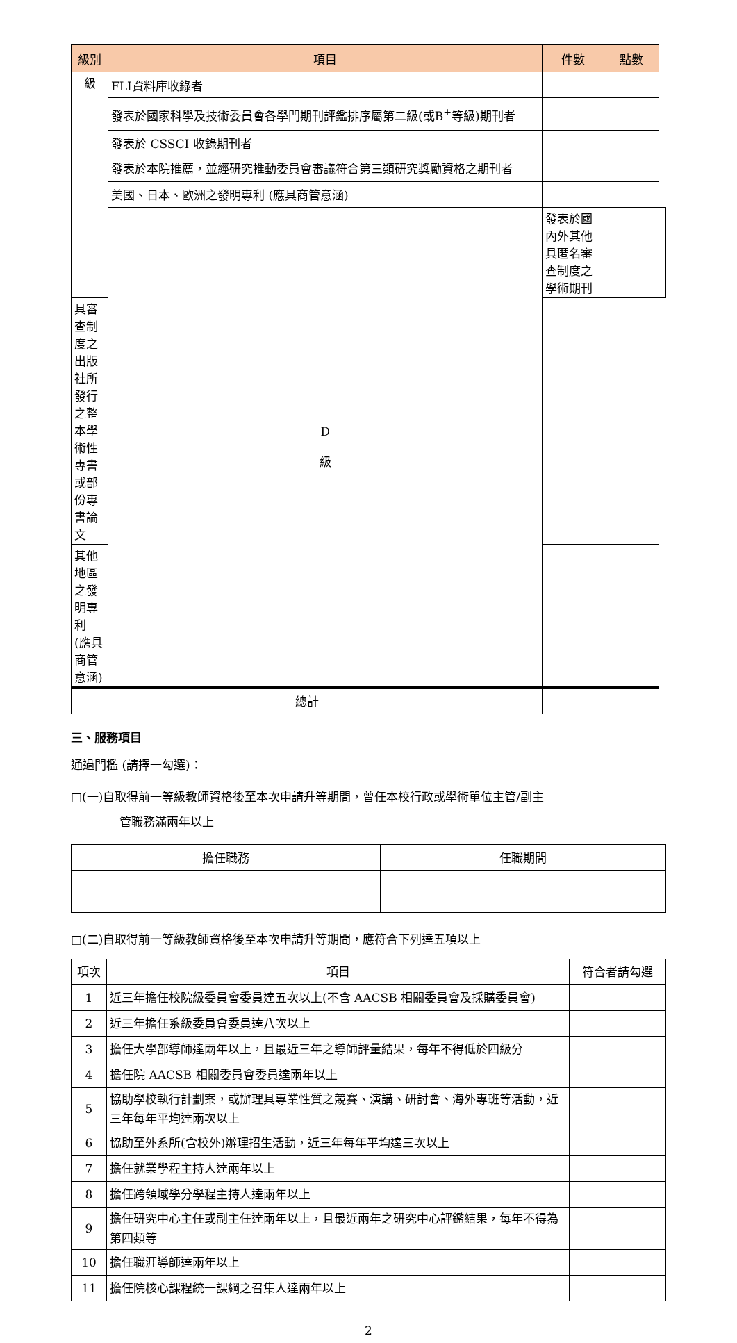| 級別 | 項目 | 件數 | 點數 | |
| --- | --- | --- | --- | --- |
| 級 | FLI資料庫收錄者 | | | |
| | 發表於國家科學及技術委員會各學門期刊評鑑排序屬第二級(或B<sup>+</sup>等級)期刊者 | | | |
| | 發表於 CSSCI 收錄期刊者 | | | |
| | 發表於本院推薦，並經研究推動委員會審議符合第三類研究獎勵資格之期刊者 | | | |
| | 美國、日本、歐洲之發明專利 (應具商管意涵) | | | |
| | D 級 | 發表於國內外其他具匿名審查制度之學術期刊 | | |
| 具審查制度之出版社所發行之整本學術性專書或部份專書論文 | | | | |
| 其他地區之發明專利 (應具商管意涵) | | | | |
| 總計 | | | | |
三、服務項目
通過門檻 (請擇一勾選)：
□(一)自取得前一等級教師資格後至本次申請升等期間，曾任本校行政或學術單位主管/副主
管職務滿兩年以上
| 擔任職務 | 任職期間 |
□(二)自取得前一等級教師資格後至本次申請升等期間，應符合下列達五項以上
| 項次 | 項目 | 符合者請勾選 |
| 1 | 近三年擔任校院級委員會委員達五次以上(不含 AACSB 相關委員會及採購委員會) | |
| 2 | 近三年擔任系級委員會委員達八次以上 | |
| 3 | 擔任大學部導師達兩年以上，且最近三年之導師評量結果，每年不得低於四級分 | |
| 4 | 擔任院 AACSB 相關委員會委員達兩年以上 | |
| 5 | 協助學校執行計劃案，或辦理具專業性質之競賽、演講、研討會、海外專班等活動，近三年每年平均達兩次以上 | |
| 6 | 協助至外系所(含校外)辦理招生活動，近三年每年平均達三次以上 | |
| 7 | 擔任就業學程主持人達兩年以上 | |
| 8 | 擔任跨領域學分學程主持人達兩年以上 | |
| 9 | 擔任研究中心主任或副主任達兩年以上，且最近兩年之研究中心評鑑結果，每年不得為第四類等 | |
| 10 | 擔任職涯導師達兩年以上 | |
| 11 | 擔任院核心課程統一課綱之召集人達兩年以上 | |
2